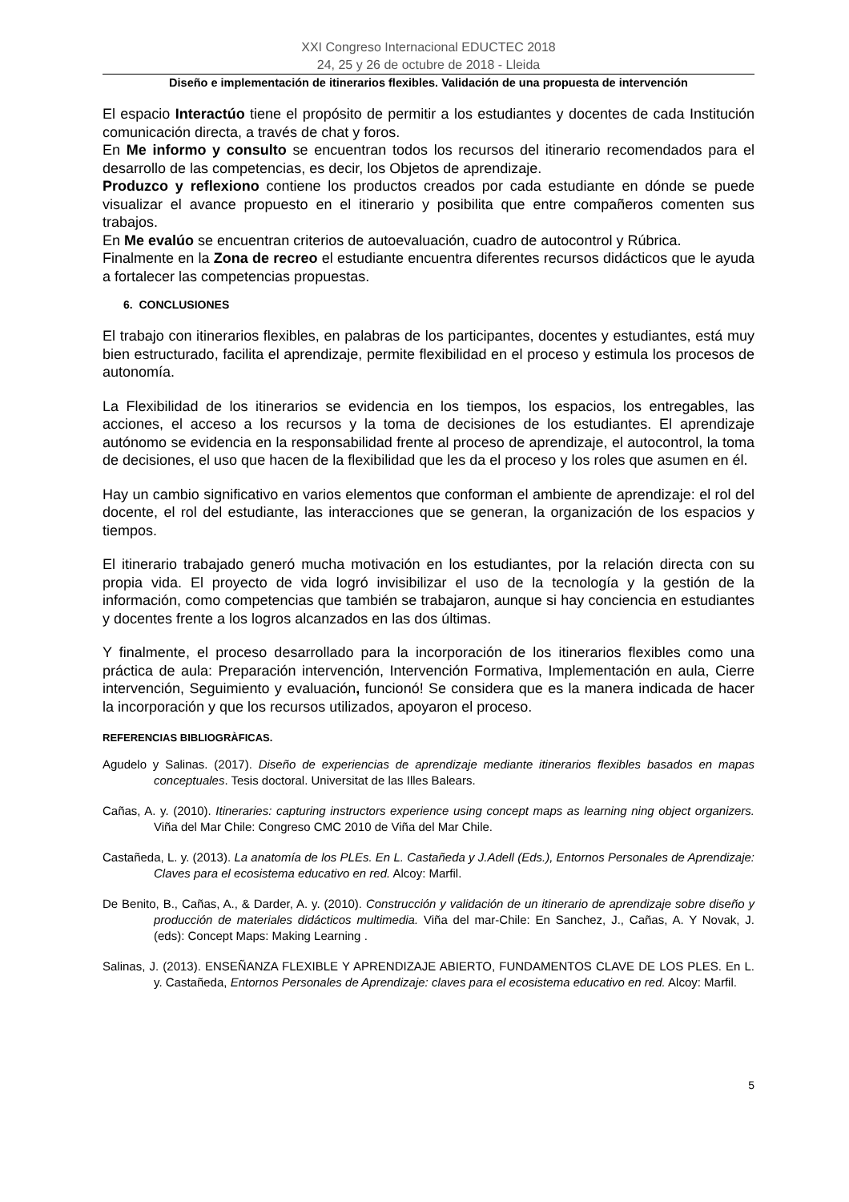XXI Congreso Internacional EDUCTEC 2018
24, 25 y 26 de octubre de 2018 - Lleida
Diseño e implementación de itinerarios flexibles. Validación de una propuesta de intervención
El espacio Interactúo tiene el propósito de permitir a los estudiantes y docentes de cada Institución comunicación directa, a través de chat y foros.
En Me informo y consulto se encuentran todos los recursos del itinerario recomendados para el desarrollo de las competencias, es decir, los Objetos de aprendizaje.
Produzco y reflexiono contiene los productos creados por cada estudiante en dónde se puede visualizar el avance propuesto en el itinerario y posibilita que entre compañeros comenten sus trabajos.
En Me evalúo se encuentran criterios de autoevaluación, cuadro de autocontrol y Rúbrica.
Finalmente en la Zona de recreo el estudiante encuentra diferentes recursos didácticos que le ayuda a fortalecer las competencias propuestas.
6. CONCLUSIONES
El trabajo con itinerarios flexibles, en palabras de los participantes, docentes y estudiantes, está muy bien estructurado, facilita el aprendizaje, permite flexibilidad en el proceso y estimula los procesos de autonomía.
La Flexibilidad de los itinerarios se evidencia en los tiempos, los espacios, los entregables, las acciones, el acceso a los recursos y la toma de decisiones de los estudiantes. El aprendizaje autónomo se evidencia en la responsabilidad frente al proceso de aprendizaje, el autocontrol, la toma de decisiones, el uso que hacen de la flexibilidad que les da el proceso y los roles que asumen en él.
Hay un cambio significativo en varios elementos que conforman el ambiente de aprendizaje: el rol del docente, el rol del estudiante, las interacciones que se generan, la organización de los espacios y tiempos.
El itinerario trabajado generó mucha motivación en los estudiantes, por la relación directa con su propia vida. El proyecto de vida logró invisibilizar el uso de la tecnología y la gestión de la información, como competencias que también se trabajaron, aunque si hay conciencia en estudiantes y docentes frente a los logros alcanzados en las dos últimas.
Y finalmente, el proceso desarrollado para la incorporación de los itinerarios flexibles como una práctica de aula: Preparación intervención, Intervención Formativa, Implementación en aula, Cierre intervención, Seguimiento y evaluación, funcionó! Se considera que es la manera indicada de hacer la incorporación y que los recursos utilizados, apoyaron el proceso.
REFERENCIAS BIBLIOGRÀFICAS.
Agudelo y Salinas. (2017). Diseño de experiencias de aprendizaje mediante itinerarios flexibles basados en mapas conceptuales. Tesis doctoral. Universitat de las Illes Balears.
Cañas, A. y. (2010). Itineraries: capturing instructors experience using concept maps as learning ning object organizers. Viña del Mar Chile: Congreso CMC 2010 de Viña del Mar Chile.
Castañeda, L. y. (2013). La anatomía de los PLEs. En L. Castañeda y J.Adell (Eds.), Entornos Personales de Aprendizaje: Claves para el ecosistema educativo en red. Alcoy: Marfil.
De Benito, B., Cañas, A., & Darder, A. y. (2010). Construcción y validación de un itinerario de aprendizaje sobre diseño y producción de materiales didácticos multimedia. Viña del mar-Chile: En Sanchez, J., Cañas, A. Y Novak, J. (eds): Concept Maps: Making Learning .
Salinas, J. (2013). ENSEÑANZA FLEXIBLE Y APRENDIZAJE ABIERTO, FUNDAMENTOS CLAVE DE LOS PLES. En L. y. Castañeda, Entornos Personales de Aprendizaje: claves para el ecosistema educativo en red. Alcoy: Marfil.
5